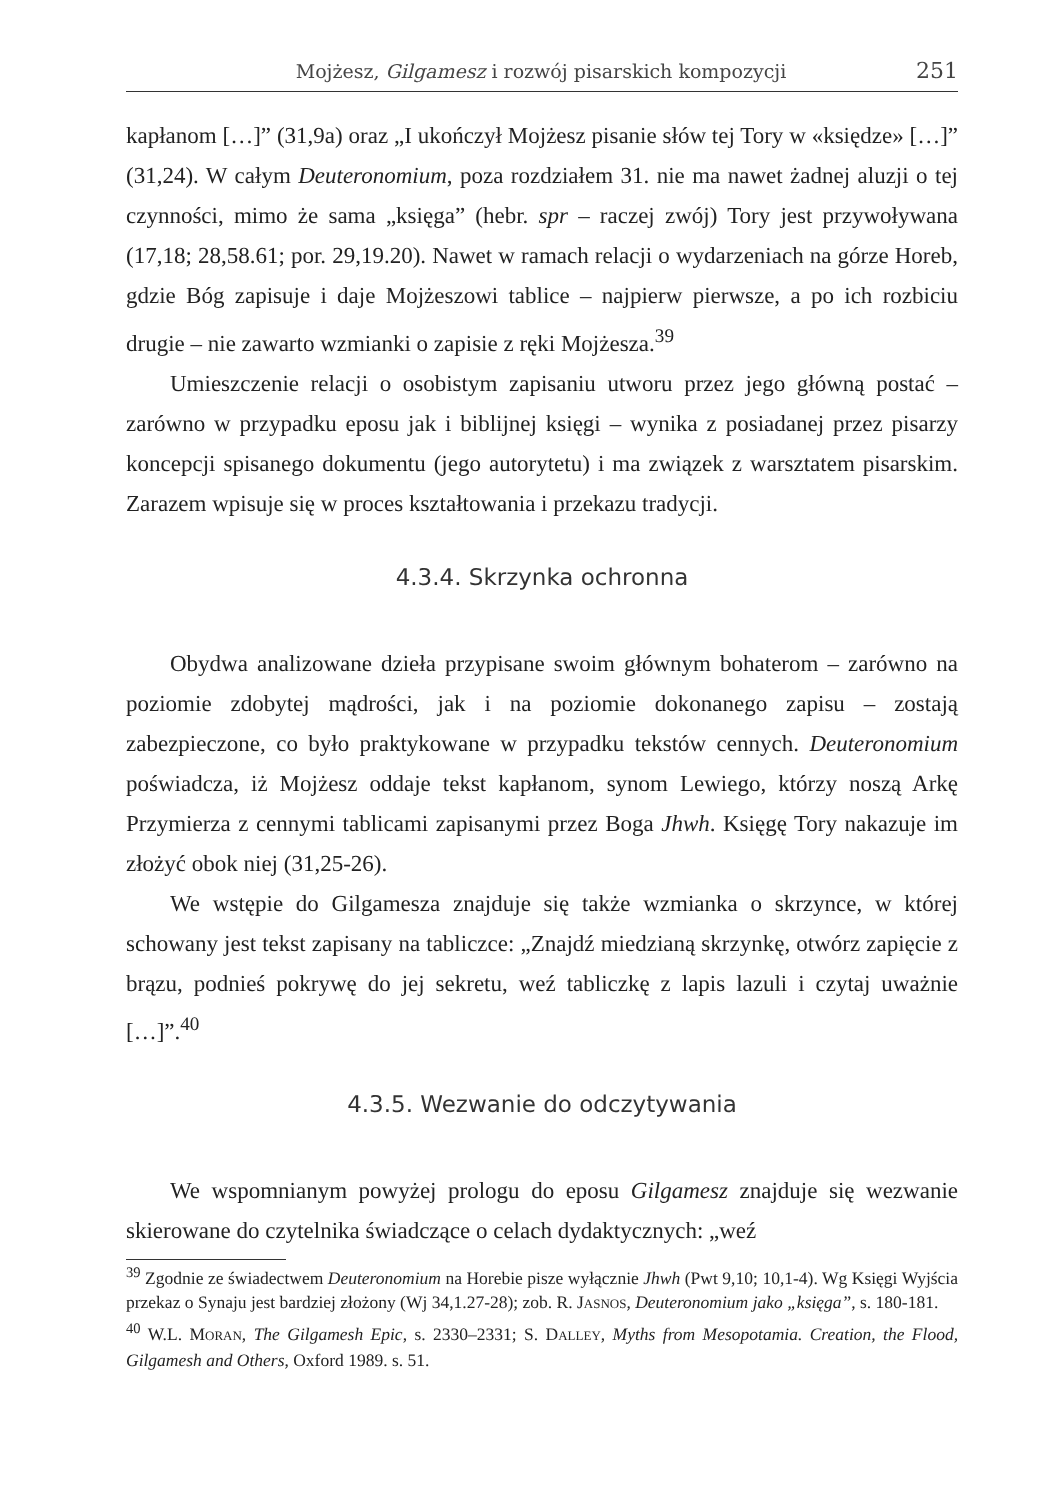Mojżesz, Gilgamesz i rozwój pisarskich kompozycji 251
kapłanom […]” (31,9a) oraz „I ukończył Mojżesz pisanie słów tej Tory w «księdze» […]” (31,24). W całym Deuteronomium, poza rozdziałem 31. nie ma nawet żadnej aluzji o tej czynności, mimo że sama „księga” (hebr. spr – raczej zwój) Tory jest przywoływana (17,18; 28,58.61; por. 29,19.20). Nawet w ramach relacji o wydarzeniach na górze Horeb, gdzie Bóg zapisuje i daje Mojżeszowi tablice – najpierw pierwsze, a po ich rozbiciu drugie – nie zawarto wzmianki o zapisie z ręki Mojżesza.<sup>39</sup>
Umieszczenie relacji o osobistym zapisaniu utworu przez jego główną postać – zarówno w przypadku eposu jak i biblijnej księgi – wynika z posiadanej przez pisarzy koncepcji spisanego dokumentu (jego autorytetu) i ma związek z warsztatem pisarskim. Zarazem wpisuje się w proces kształtowania i przekazu tradycji.
4.3.4. Skrzynka ochronna
Obydwa analizowane dzieła przypisane swoim głównym bohaterom – zarówno na poziomie zdobytej mądrości, jak i na poziomie dokonanego zapisu – zostają zabezpieczone, co było praktykowane w przypadku tekstów cennych. Deuteronomium poświadcza, iż Mojżesz oddaje tekst kapłanom, synom Lewiego, którzy noszą Arkę Przymierza z cennymi tablicami zapisanymi przez Boga Jhwh. Księgę Tory nakazuje im złożyć obok niej (31,25-26).
We wstępie do Gilgamesza znajduje się także wzmianka o skrzynce, w której schowany jest tekst zapisany na tabliczce: „Znajdź miedzianą skrzynkę, otwórz zapięcie z brązu, podnieś pokrywę do jej sekretu, weź tabliczkę z lapis lazuli i czytaj uważnie […]”.<sup>40</sup>
4.3.5. Wezwanie do odczytywania
We wspomnianym powyżej prologu do eposu Gilgamesz znajduje się wezwanie skierowane do czytelnika świadczące o celach dydaktycznych: „weź
<sup>39</sup> Zgodnie ze świadectwem Deuteronomium na Horebie pisze wyłącznie Jhwh (Pwt 9,10; 10,1-4). Wg Księgi Wyjścia przekaz o Synaju jest bardziej złożony (Wj 34,1.27-28); zob. R. JASNOS, Deuteronomium jako „księga”, s. 180-181.
<sup>40</sup> W.L. MORAN, The Gilgamesh Epic, s. 2330–2331; S. DALLEY, Myths from Mesopotamia. Creation, the Flood, Gilgamesh and Others, Oxford 1989. s. 51.